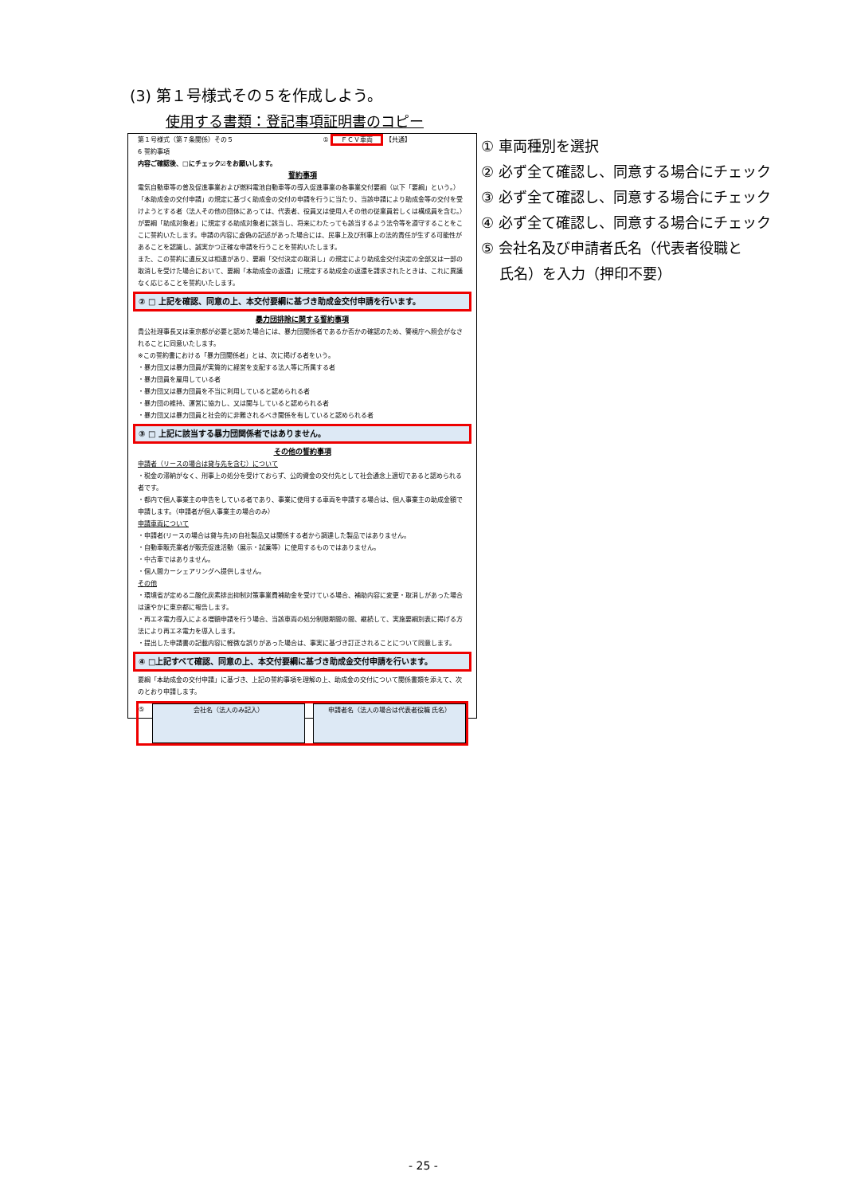(3) 第１号様式その５を作成しよう。
使用する書類：登記事項証明書のコピー
第１号様式（第７条関係）その５ ① ＦＣＶ車両 【共通】
6 誓約事項
内容ご確認後、□にチェック☑をお願いします。
誓約事項
電気自動車等の普及促進事業および燃料電池自動車等の導入促進事業の各事業交付要綱（以下「要綱」という。）「本助成金の交付申請」の規定に基づく助成金の交付の申請を行うに当たり、当該申請により助成金等の交付を受けようとする者（法人その他の団体にあっては、代表者、役員又は使用人その他の従業員若しくは構成員を含む。）が要綱「助成対象者」に規定する助成対象者に該当し、将来にわたっても該当するよう法令等を遵守することをここに誓約いたします。申請の内容に虚偽の記述があった場合には、民事上及び刑事上の法的責任が生ずる可能性があることを認識し、誠実かつ正確な申請を行うことを誓約いたします。
また、この誓約に違反又は相違があり、要綱「交付決定の取消し」の規定により助成金交付決定の全部又は一部の取消しを受けた場合において、要綱「本助成金の返還」に規定する助成金の返還を請求されたときは、これに異議なく応じることを誓約いたします。
② □ 上記を確認、同意の上、本交付要綱に基づき助成金交付申請を行います。
暴力団排除に関する誓約事項
貴公社理事長又は東京都が必要と認めた場合には、暴力団関係者であるか否かの確認のため、警視庁へ照会がなされることに同意いたします。
※この誓約書における「暴力団関係者」とは、次に掲げる者をいう。
・暴力団又は暴力団員が実質的に経営を支配する法人等に所属する者
・暴力団員を雇用している者
・暴力団又は暴力団員を不当に利用していると認められる者
・暴力団の維持、運営に協力し、又は関与していると認められる者
・暴力団又は暴力団員と社会的に非難されるべき関係を有していると認められる者
③ □ 上記に該当する暴力団関係者ではありません。
その他の誓約事項
申請者（リースの場合は貸与先を含む）について
・税金の滞納がなく、刑事上の処分を受けておらず、公的資金の交付先として社会通念上適切であると認められる者です。
・都内で個人事業主の申告をしている者であり、事業に使用する車両を申請する場合は、個人事業主の助成金額で申請します。（申請者が個人事業主の場合のみ）
申請車両について
・申請者(リースの場合は貸与先)の自社製品又は関係する者から調達した製品ではありません。
・自動車販売業者が販売促進活動（展示・試乗等）に使用するものではありません。
・中古車ではありません。
・個人間カーシェアリングへ提供しません。
その他
・環境省が定める二酸化炭素排出抑制対策事業費補助金を受けている場合、補助内容に変更・取消しがあった場合は速やかに東京都に報告します。
・再エネ電力導入による増額申請を行う場合、当該車両の処分制限期間の間、継続して、実施要綱別表に掲げる方法により再エネ電力を導入します。
・提出した申請書の記載内容に軽微な誤りがあった場合は、事実に基づき訂正されることについて同意します。
④ □上記すべて確認、同意の上、本交付要綱に基づき助成金交付申請を行います。
要綱「本助成金の交付申請」に基づき、上記の誓約事項を理解の上、助成金の交付について関係書類を添えて、次のとおり申請します。
⑤
会社名（法人のみ記入） 申請者名（法人の場合は代表者役職 氏名）
① 車両種別を選択
② 必ず全て確認し、同意する場合にチェック
③ 必ず全て確認し、同意する場合にチェック
④ 必ず全て確認し、同意する場合にチェック
⑤ 会社名及び申請者氏名（代表者役職と
氏名）を入力（押印不要）
- 25 -